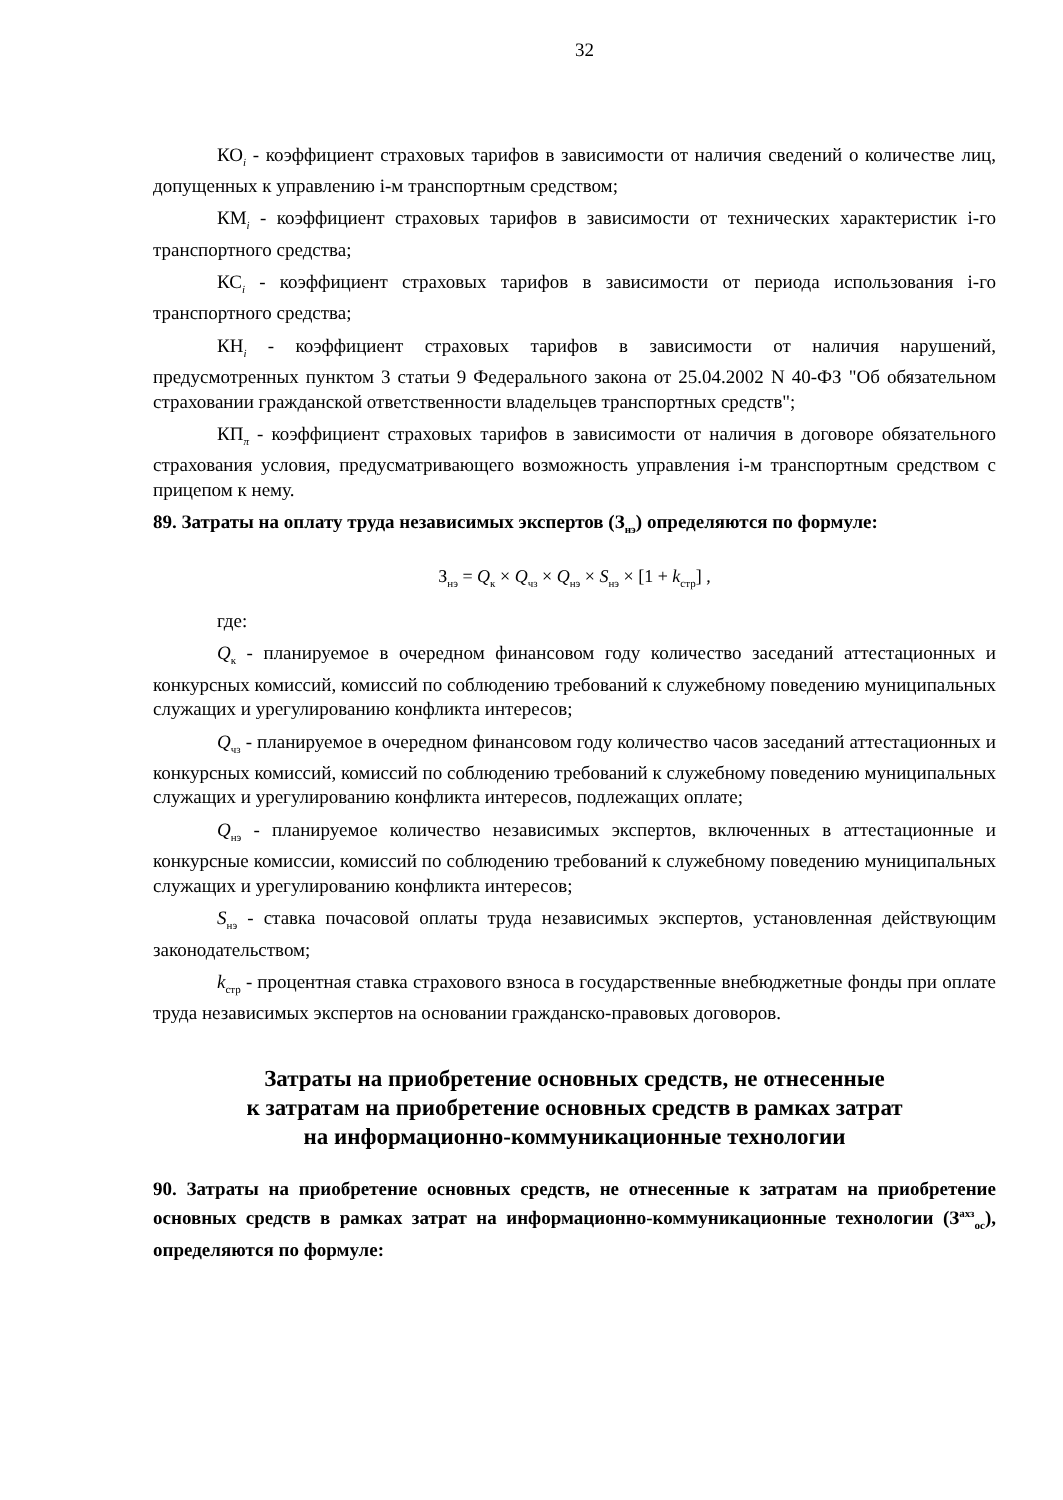32
КО<sub>i</sub> - коэффициент страховых тарифов в зависимости от наличия сведений о количестве лиц, допущенных к управлению i-м транспортным средством;
КМ<sub>i</sub> - коэффициент страховых тарифов в зависимости от технических характеристик i-го транспортного средства;
КС<sub>i</sub> - коэффициент страховых тарифов в зависимости от периода использования i-го транспортного средства;
КН<sub>i</sub> - коэффициент страховых тарифов в зависимости от наличия нарушений, предусмотренных пунктом 3 статьи 9 Федерального закона от 25.04.2002 N 40-ФЗ "Об обязательном страховании гражданской ответственности владельцев транспортных средств";
КП<sub>π</sub> - коэффициент страховых тарифов в зависимости от наличия в договоре обязательного страхования условия, предусматривающего возможность управления i-м транспортным средством с прицепом к нему.
89. Затраты на оплату труда независимых экспертов (З<sub>нэ</sub>) определяются по формуле:
З<sub>нэ</sub> = Q<sub>к</sub> × Q<sub>чз</sub> × Q<sub>нэ</sub> × S<sub>нэ</sub> × [1 + k<sub>стр</sub>] ,
где:
Q<sub>к</sub> - планируемое в очередном финансовом году количество заседаний аттестационных и конкурсных комиссий, комиссий по соблюдению требований к служебному поведению муниципальных служащих и урегулированию конфликта интересов;
Q<sub>чз</sub> - планируемое в очередном финансовом году количество часов заседаний аттестационных и конкурсных комиссий, комиссий по соблюдению требований к служебному поведению муниципальных служащих и урегулированию конфликта интересов, подлежащих оплате;
Q<sub>нэ</sub> - планируемое количество независимых экспертов, включенных в аттестационные и конкурсные комиссии, комиссий по соблюдению требований к служебному поведению муниципальных служащих и урегулированию конфликта интересов;
S<sub>нэ</sub> - ставка почасовой оплаты труда независимых экспертов, установленная действующим законодательством;
k<sub>стр</sub> - процентная ставка страхового взноса в государственные внебюджетные фонды при оплате труда независимых экспертов на основании гражданско-правовых договоров.
Затраты на приобретение основных средств, не отнесенные
к затратам на приобретение основных средств в рамках затрат
на информационно-коммуникационные технологии
90. Затраты на приобретение основных средств, не отнесенные к затратам на приобретение основных средств в рамках затрат на информационно-коммуникационные технологии (З<sup>ахз</sup><sub>ос</sub>), определяются по формуле: